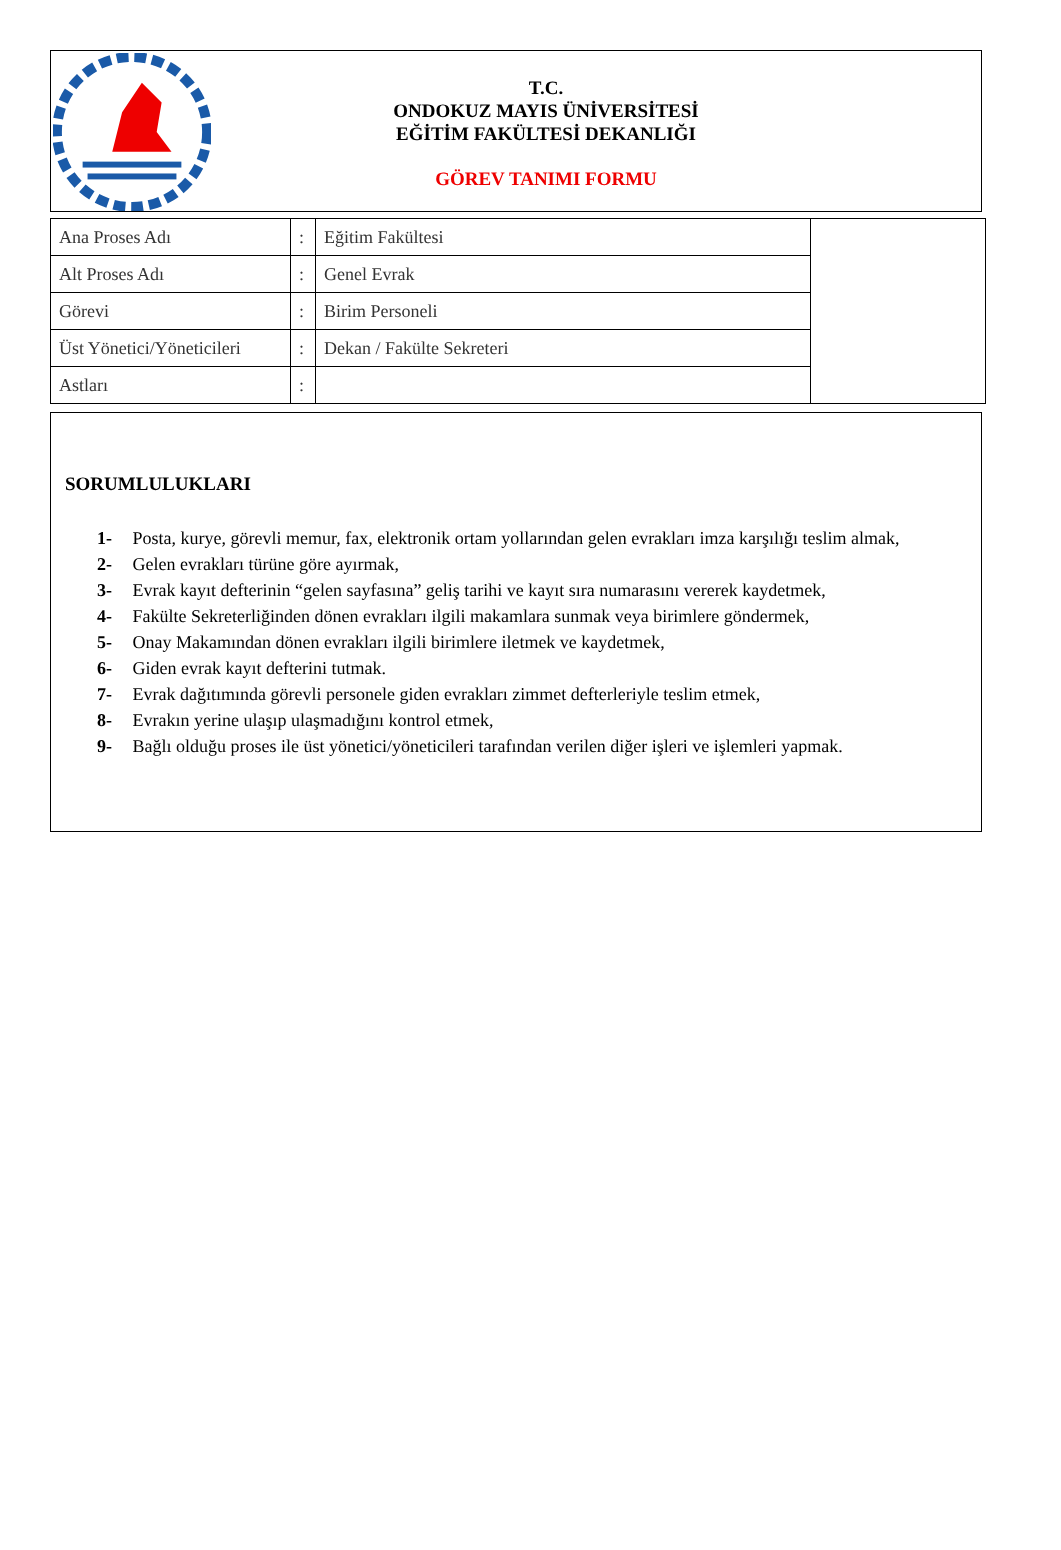T.C.
ONDOKUZ MAYIS ÜNİVERSİTESİ
EĞİTİM FAKÜLTESİ DEKANLIĞI
GÖREV TANIMI FORMU
| Ana Proses Adı | : | Eğitim Fakültesi | |
| Alt Proses Adı | : | Genel Evrak | |
| Görevi | : | Birim Personeli | |
| Üst Yönetici/Yöneticileri | : | Dekan / Fakülte Sekreteri | |
| Astları | : | | |
SORUMLULUKLARI
1- Posta, kurye, görevli memur, fax, elektronik ortam yollarından gelen evrakları imza karşılığı teslim almak,
2- Gelen evrakları türüne göre ayırmak,
3- Evrak kayıt defterinin “gelen sayfasına” geliş tarihi ve kayıt sıra numarasını vererek kaydetmek,
4- Fakülte Sekreterliğinden dönen evrakları ilgili makamlara sunmak veya birimlere göndermek,
5- Onay Makamından dönen evrakları ilgili birimlere iletmek ve kaydetmek,
6- Giden evrak kayıt defterini tutmak.
7- Evrak dağıtımında görevli personele giden evrakları zimmet defterleriyle teslim etmek,
8- Evrakın yerine ulaşıp ulaşmadığını kontrol etmek,
9- Bağlı olduğu proses ile üst yönetici/yöneticileri tarafından verilen diğer işleri ve işlemleri yapmak.